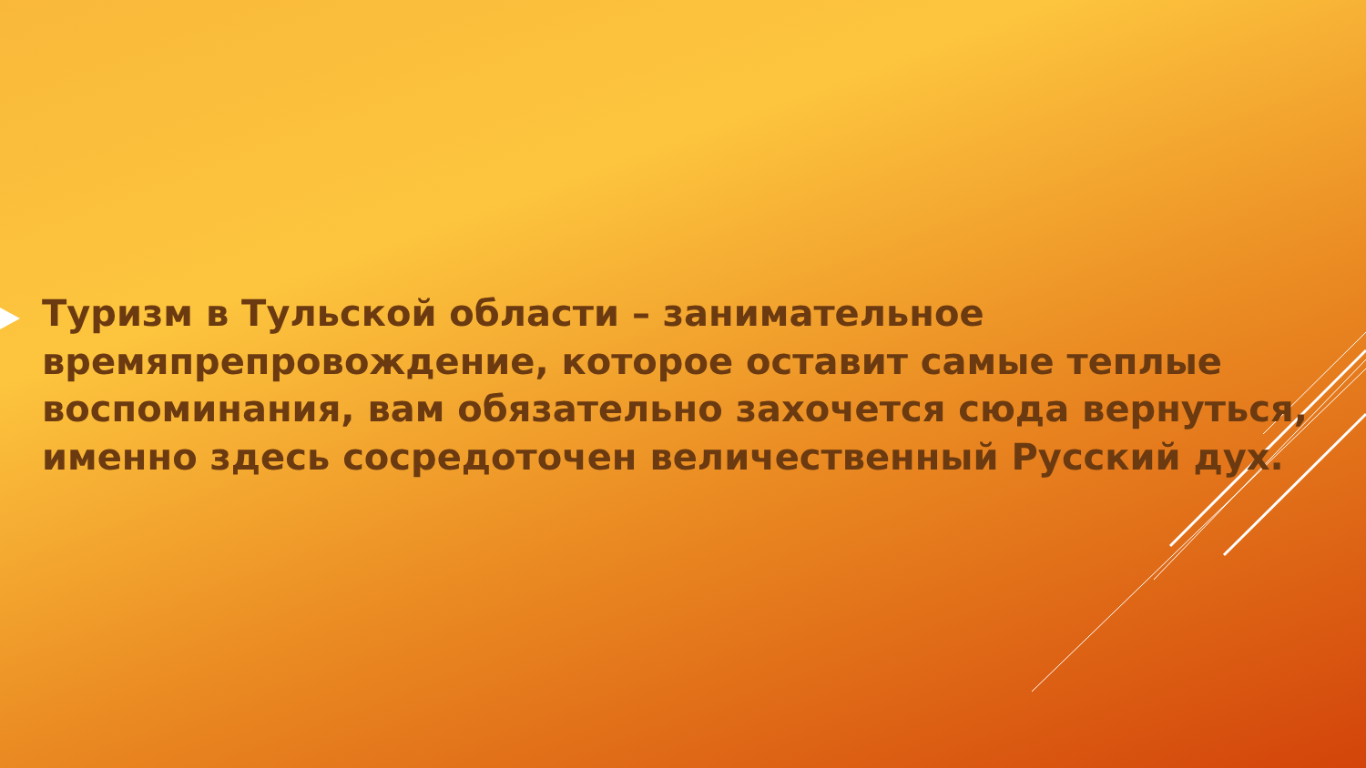Туризм в Тульской области – занимательное времяпрепровождение, которое оставит самые теплые воспоминания, вам обязательно захочется сюда вернуться, именно здесь сосредоточен величественный Русский дух.